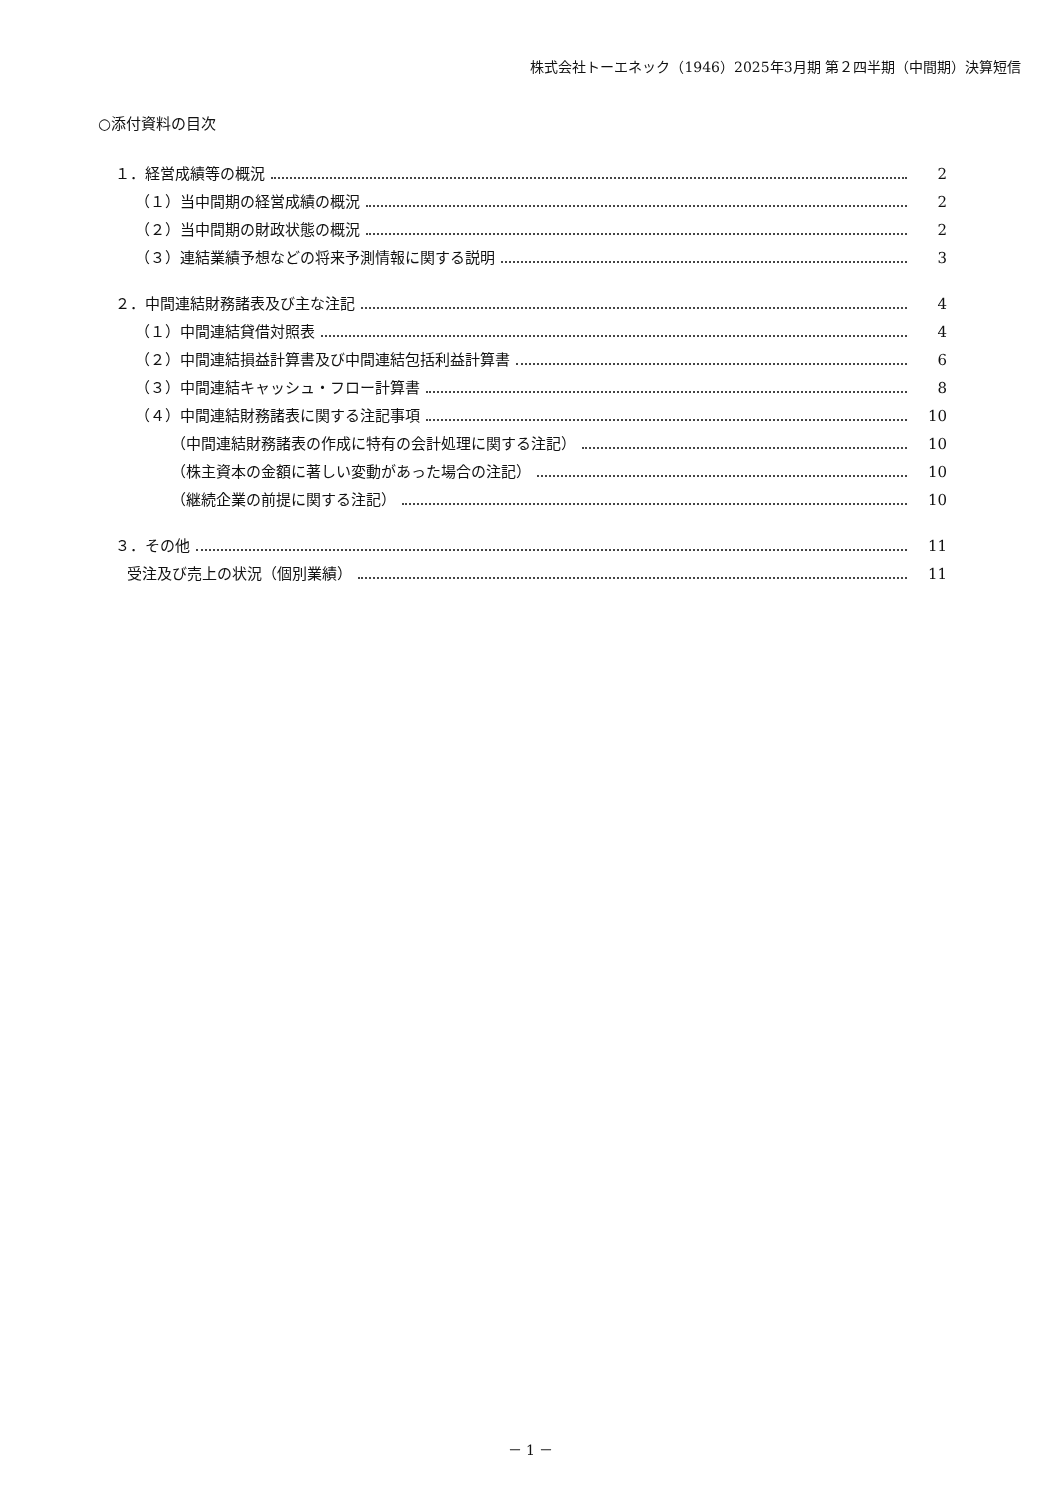株式会社トーエネック（1946）2025年3月期 第２四半期（中間期）決算短信
○添付資料の目次
１．経営成績等の概況 2
（１）当中間期の経営成績の概況 2
（２）当中間期の財政状態の概況 2
（３）連結業績予想などの将来予測情報に関する説明 3
２．中間連結財務諸表及び主な注記 4
（１）中間連結貸借対照表 4
（２）中間連結損益計算書及び中間連結包括利益計算書 6
（３）中間連結キャッシュ・フロー計算書 8
（４）中間連結財務諸表に関する注記事項 10
（中間連結財務諸表の作成に特有の会計処理に関する注記） 10
（株主資本の金額に著しい変動があった場合の注記） 10
（継続企業の前提に関する注記） 10
３．その他 11
受注及び売上の状況（個別業績） 11
－ 1 －